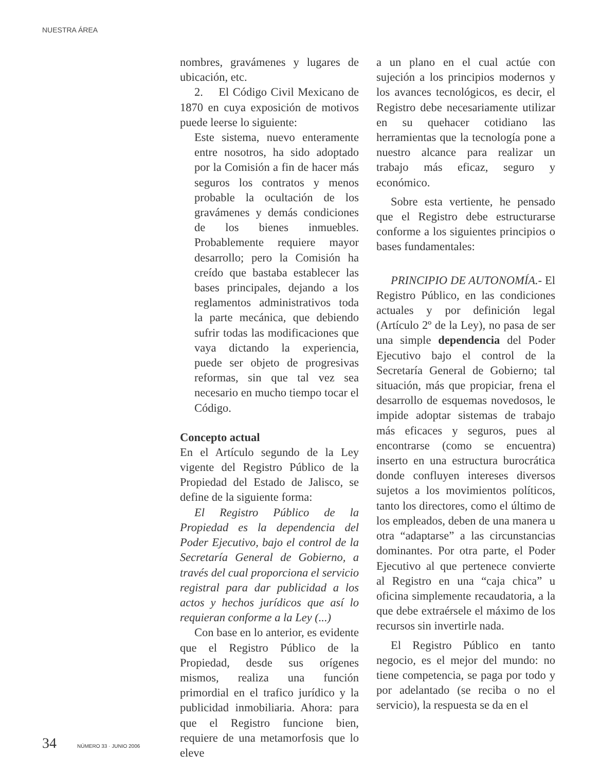NUESTRA ÁREA
nombres, gravámenes y lugares de ubicación, etc.
2. El Código Civil Mexicano de 1870 en cuya exposición de motivos puede leerse lo siguiente:
Este sistema, nuevo enteramente entre nosotros, ha sido adoptado por la Comisión a fin de hacer más seguros los contratos y menos probable la ocultación de los gravámenes y demás condiciones de los bienes inmuebles. Probablemente requiere mayor desarrollo; pero la Comisión ha creído que bastaba establecer las bases principales, dejando a los reglamentos administrativos toda la parte mecánica, que debiendo sufrir todas las modificaciones que vaya dictando la experiencia, puede ser objeto de progresivas reformas, sin que tal vez sea necesario en mucho tiempo tocar el Código.
Concepto actual
En el Artículo segundo de la Ley vigente del Registro Público de la Propiedad del Estado de Jalisco, se define de la siguiente forma:
El Registro Público de la Propiedad es la dependencia del Poder Ejecutivo, bajo el control de la Secretaría General de Gobierno, a través del cual proporciona el servicio registral para dar publicidad a los actos y hechos jurídicos que así lo requieran conforme a la Ley (...)
Con base en lo anterior, es evidente que el Registro Público de la Propiedad, desde sus orígenes mismos, realiza una función primordial en el trafico jurídico y la publicidad inmobiliaria. Ahora: para que el Registro funcione bien, requiere de una metamorfosis que lo eleve
a un plano en el cual actúe con sujeción a los principios modernos y los avances tecnológicos, es decir, el Registro debe necesariamente utilizar en su quehacer cotidiano las herramientas que la tecnología pone a nuestro alcance para realizar un trabajo más eficaz, seguro y económico.
Sobre esta vertiente, he pensado que el Registro debe estructurarse conforme a los siguientes principios o bases fundamentales:
PRINCIPIO DE AUTONOMÍA.- El Registro Público, en las condiciones actuales y por definición legal (Artículo 2º de la Ley), no pasa de ser una simple dependencia del Poder Ejecutivo bajo el control de la Secretaría General de Gobierno; tal situación, más que propiciar, frena el desarrollo de esquemas novedosos, le impide adoptar sistemas de trabajo más eficaces y seguros, pues al encontrarse (como se encuentra) inserto en una estructura burocrática donde confluyen intereses diversos sujetos a los movimientos políticos, tanto los directores, como el último de los empleados, deben de una manera u otra “adaptarse” a las circunstancias dominantes. Por otra parte, el Poder Ejecutivo al que pertenece convierte al Registro en una “caja chica” u oficina simplemente recaudatoria, a la que debe extraérsele el máximo de los recursos sin invertirle nada.
El Registro Público en tanto negocio, es el mejor del mundo: no tiene competencia, se paga por todo y por adelantado (se reciba o no el servicio), la respuesta se da en el
34 NÚMERO 33 · JUNIO 2006